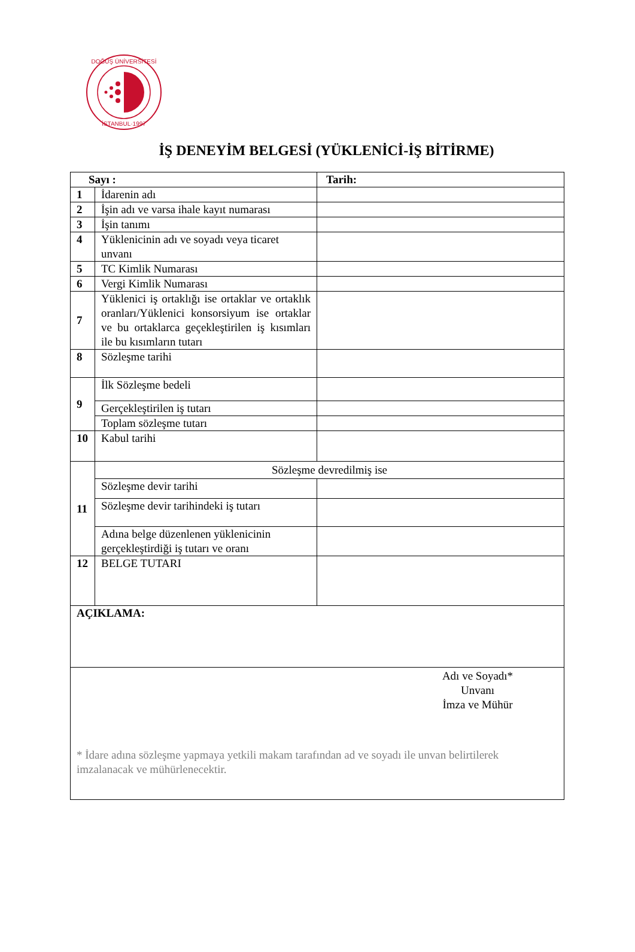DOĞUŞ ÜNİVERSİTESİ
İSTANBUL·1997
İŞ DENEYİM BELGESİ (YÜKLENİCİ-İŞ BİTİRME)
| Sayı : | | Tarih: |
| 1 | İdarenin adı | |
| 2 | İşin adı ve varsa ihale kayıt numarası | |
| 3 | İşin tanımı | |
| 4 | Yüklenicinin adı ve soyadı veya ticaret unvanı | |
| 5 | TC Kimlik Numarası | |
| 6 | Vergi Kimlik Numarası | |
| 7 | Yüklenici iş ortaklığı ise ortaklar ve ortaklık oranları/Yüklenici konsorsiyum ise ortaklar ve bu ortaklarca geçekleştirilen iş kısımları ile bu kısımların tutarı | |
| 8 | Sözleşme tarihi | |
| 9 | İlk Sözleşme bedeli | |
| | Gerçekleştirilen iş tutarı | |
| | Toplam sözleşme tutarı | |
| 10 | Kabul tarihi | |
| 11 | Sözleşme devredilmiş ise | |
| | Sözleşme devir tarihi | |
| | Sözleşme devir tarihindeki iş tutarı | |
| | Adına belge düzenlenen yüklenicinin gerçekleştirdiği iş tutarı ve oranı | |
| 12 | BELGE TUTARI | |
| AÇIKLAMA: | | |
| Adı ve Soyadı* Unvanı İmza ve Mühür * İdare adına sözleşme yapmaya yetkili makam tarafından ad ve soyadı ile unvan belirtilerek imzalanacak ve mühürlenecektir. | | |